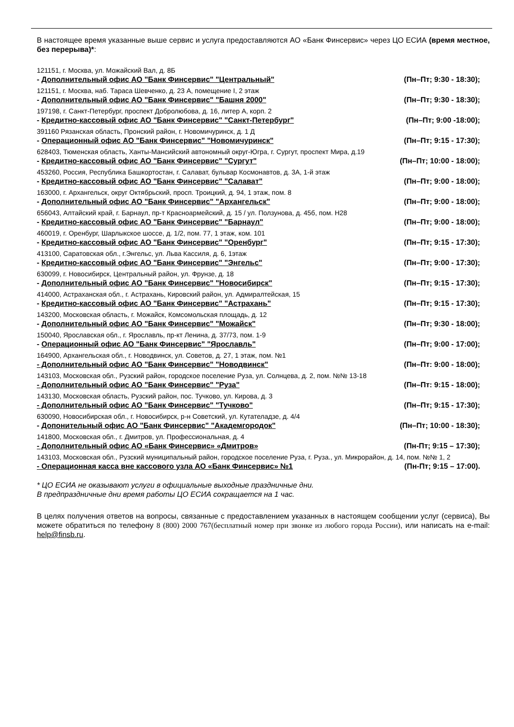В настоящее время указанные выше сервис и услуга предоставляются АО «Банк Финсервис» через ЦО ЕСИА (время местное, без перерыва)*:
121151, г. Москва, ул. Можайский Вал, д. 8Б
- Дополнительный офис АО "Банк Финсервис" "Центральный" (Пн–Пт; 9:30 - 18:30);
121151, г. Москва, наб. Тараса Шевченко, д. 23 А, помещение I, 2 этаж
- Дополнительный офис АО "Банк Финсервис" "Башня 2000" (Пн–Пт; 9:30 - 18:30);
197198, г. Санкт-Петербург, проспект Добролюбова, д. 16, литер А, корп. 2
- Кредитно-кассовый офис АО "Банк Финсервис" "Санкт-Петербург" (Пн–Пт; 9:00 -18:00);
391160 Рязанская область, Пронский район, г. Новомичуринск, д. 1 Д
- Операционный офис АО "Банк Финсервис" "Новомичуринск" (Пн–Пт; 9:15 - 17:30);
628403, Тюменская область, Ханты-Мансийский автономный округ-Югра, г. Сургут, проспект Мира, д.19
- Кредитно-кассовый офис АО "Банк Финсервис" "Сургут" (Пн–Пт; 10:00 - 18:00);
453260, Россия, Республика Башкортостан, г. Салават, бульвар Космонавтов, д. 3А, 1-й этаж
- Кредитно-кассовый офис АО "Банк Финсервис" "Салават" (Пн–Пт; 9:00 - 18:00);
163000, г. Архангельск, округ Октябрьский, просп. Троицкий, д. 94, 1 этаж, пом. 8
- Дополнительный офис АО "Банк Финсервис" "Архангельск" (Пн–Пт; 9:00 - 18:00);
656043, Алтайский край, г. Барнаул, пр-т Красноармейский, д. 15 / ул. Ползунова, д. 45б, пом. Н28
- Кредитно-кассовый офис АО "Банк Финсервис" "Барнаул" (Пн–Пт; 9:00 - 18:00);
460019, г. Оренбург, Шарлыкское шоссе, д. 1/2, пом. 77, 1 этаж, ком. 101
- Кредитно-кассовый офис АО "Банк Финсервис" "Оренбург" (Пн–Пт; 9:15 - 17:30);
413100, Саратовская обл., г.Энгельс, ул. Льва Кассиля, д. 6, 1этаж
- Кредитно-кассовый офис АО "Банк Финсервис" "Энгельс" (Пн–Пт; 9:00 - 17:30);
630099, г. Новосибирск, Центральный район, ул. Фрунзе, д. 18
- Дополнительный офис АО "Банк Финсервис" "Новосибирск" (Пн–Пт; 9:15 - 17:30);
414000, Астраханская обл., г. Астрахань, Кировский район, ул. Адмиралтейская, 15
- Кредитно-кассовый офис АО "Банк Финсервис" "Астрахань" (Пн–Пт; 9:15 - 17:30);
143200, Московская область, г. Можайск, Комсомольская площадь, д. 12
- Дополнительный офис АО "Банк Финсервис" "Можайск" (Пн–Пт; 9:30 - 18:00);
150040, Ярославская обл., г. Ярославль, пр-кт Ленина, д. 37/73, пом. 1-9
- Операционный офис АО "Банк Финсервис" "Ярославль" (Пн–Пт; 9:00 - 17:00);
164900, Архангельская обл., г. Новодвинск, ул. Советов, д. 27, 1 этаж, пом. №1
- Дополнительный офис АО "Банк Финсервис" "Новодвинск" (Пн–Пт: 9:00 - 18:00);
143103, Московская обл., Рузский район, городское поселение Руза, ул. Солнцева, д. 2, пом. №№ 13-18
- Дополнительный офис АО "Банк Финсервис" "Руза" (Пн–Пт: 9:15 - 18:00);
143130, Московская область, Рузский район, пос. Тучково, ул. Кирова, д. 3
- Дополнительный офис АО "Банк Финсервис" "Тучково" (Пн–Пт; 9:15 - 17:30);
630090, Новосибирская обл., г. Новосибирск, р-н Советский, ул. Кутателадзе, д. 4/4
- Допонительный офис АО "Банк Финсервис" "Академгородок" (Пн–Пт; 10:00 - 18:30);
141800, Московская обл., г. Дмитров, ул. Профессиональная, д. 4
- Дополнительный офис АО «Банк Финсервис» «Дмитров» (Пн-Пт; 9:15 – 17:30);
143103, Московская обл., Рузский муниципальный район, городское поселение Руза, г. Руза., ул. Микрорайон, д. 14, пом. №№ 1, 2
- Операционная касса вне кассового узла АО «Банк Финсервис» №1 (Пн-Пт; 9:15 – 17:00).
* ЦО ЕСИА не оказывают услуги в официальные выходные праздничные дни.
В предпраздничные дни время работы ЦО ЕСИА сокращается на 1 час.
В целях получения ответов на вопросы, связанные с предоставлением указанных в настоящем сообщении услуг (сервиса), Вы можете обратиться по телефону 8 (800) 2000 767(бесплатный номер при звонке из любого города России), или написать на e-mail: help@finsb.ru.